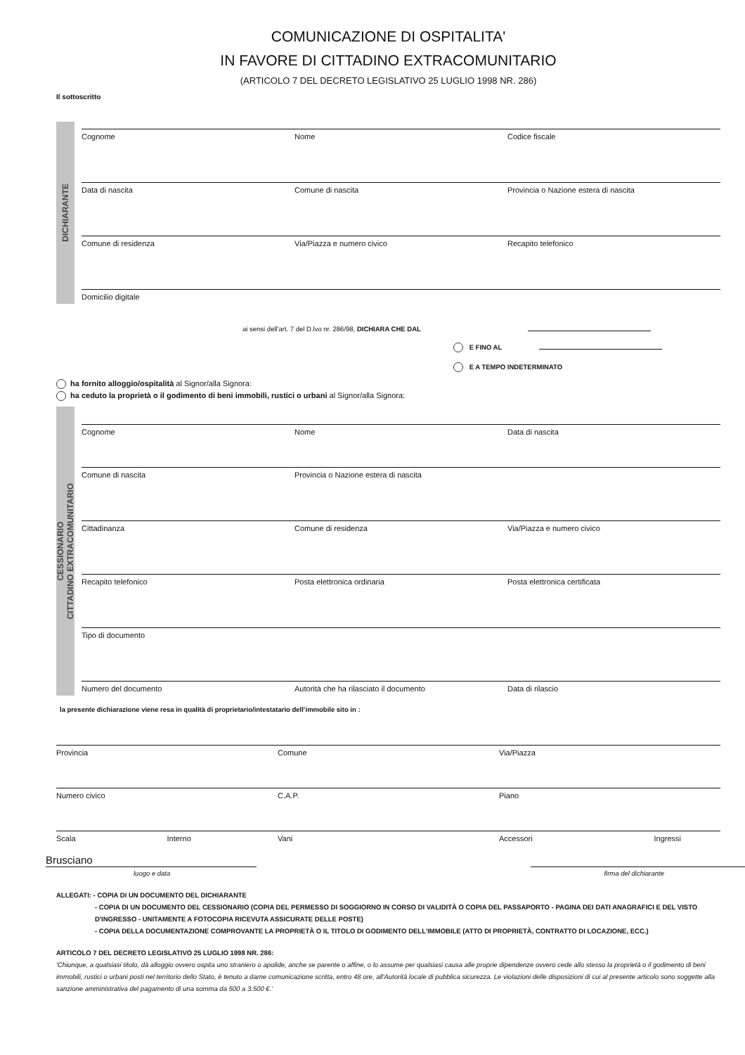COMUNICAZIONE DI OSPITALITA'
IN FAVORE DI CITTADINO EXTRACOMUNITARIO
(ARTICOLO 7 DEL DECRETO LEGISLATIVO 25 LUGLIO 1998 NR. 286)
Il sottoscritto
DICHIARANTE
Cognome Nome Codice fiscale
Data di nascita Comune di nascita Provincia o Nazione estera di nascita
Comune di residenza Via/Piazza e numero civico Recapito telefonico
Domicilio digitale
ai sensi dell'art. 7 del D.lvo nr. 286/98, DICHIARA CHE DAL
E FINO AL
E A TEMPO INDETERMINATO
ha fornito alloggio/ospitalità al Signor/alla Signora:
ha ceduto la proprietà o il godimento di beni immobili, rustici o urbani al Signor/alla Signora:
CESSIONARIO
CITTADINO EXTRACOMUNITARIO
Cognome Nome Data di nascita
Comune di nascita Provincia o Nazione estera di nascita
Cittadinanza Comune di residenza Via/Piazza e numero civico
Recapito telefonico Posta elettronica ordinaria Posta elettronica certificata
Tipo di documento
Numero del documento Autorità che ha rilasciato il documento
Data di rilascio
la presente dichiarazione viene resa in qualità di proprietario/intestatario dell’immobile sito in :
Provincia Comune Via/Piazza
Numero civico C.A.P. Piano
Scala Interno Vani Accessori Ingressi
Brusciano
luogo e data firma del dichiarante
ALLEGATI: - COPIA DI UN DOCUMENTO DEL DICHIARANTE
- COPIA DI UN DOCUMENTO DEL CESSIONARIO (COPIA DEL PERMESSO DI SOGGIORNO IN CORSO DI VALIDITÀ O COPIA DEL PASSAPORTO - PAGINA DEI DATI ANAGRAFICI E DEL VISTO D'INGRESSO - UNITAMENTE A FOTOCOPIA RICEVUTA ASSICURATE DELLE POSTE)
- COPIA DELLA DOCUMENTAZIONE COMPROVANTE LA PROPRIETÀ O IL TITOLO DI GODIMENTO DELL'IMMOBILE (ATTO DI PROPRIETÀ, CONTRATTO DI LOCAZIONE, ECC.)
ARTICOLO 7 DEL DECRETO LEGISLATIVO 25 LUGLIO 1998 NR. 286:
'Chiunque, a qualsiasi titolo, dà alloggio ovvero ospita uno straniero o apolide, anche se parente o affine, o lo assume per qualsiasi causa alle proprie dipendenze ovvero cede allo stesso la proprietà o il godimento di beni immobili, rustici o urbani posti nel territorio dello Stato, è tenuto a darne comunicazione scritta, entro 48 ore, all'Autorità locale di pubblica sicurezza. Le violazioni delle disposizioni di cui al presente articolo sono soggette alla sanzione amministrativa del pagamento di una somma da 500 a 3.500 €.'